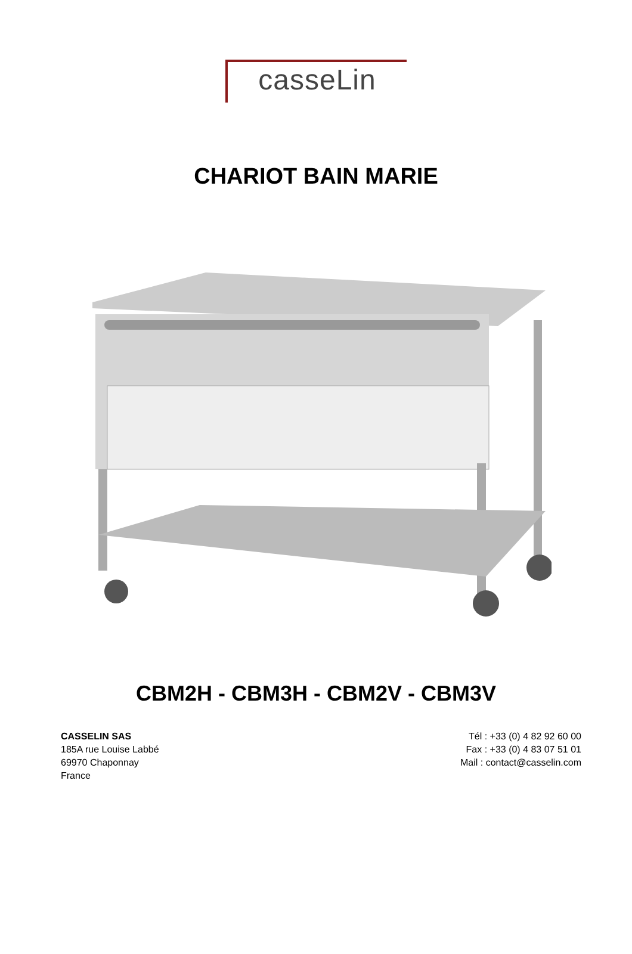casseLin
CHARIOT BAIN MARIE
CBM2H - CBM3H - CBM2V - CBM3V
CASSELIN SAS
185A rue Louise Labbé
69970 Chaponnay
France
Tél : +33 (0) 4 82 92 60 00
Fax : +33 (0) 4 83 07 51 01
Mail : contact@casselin.com